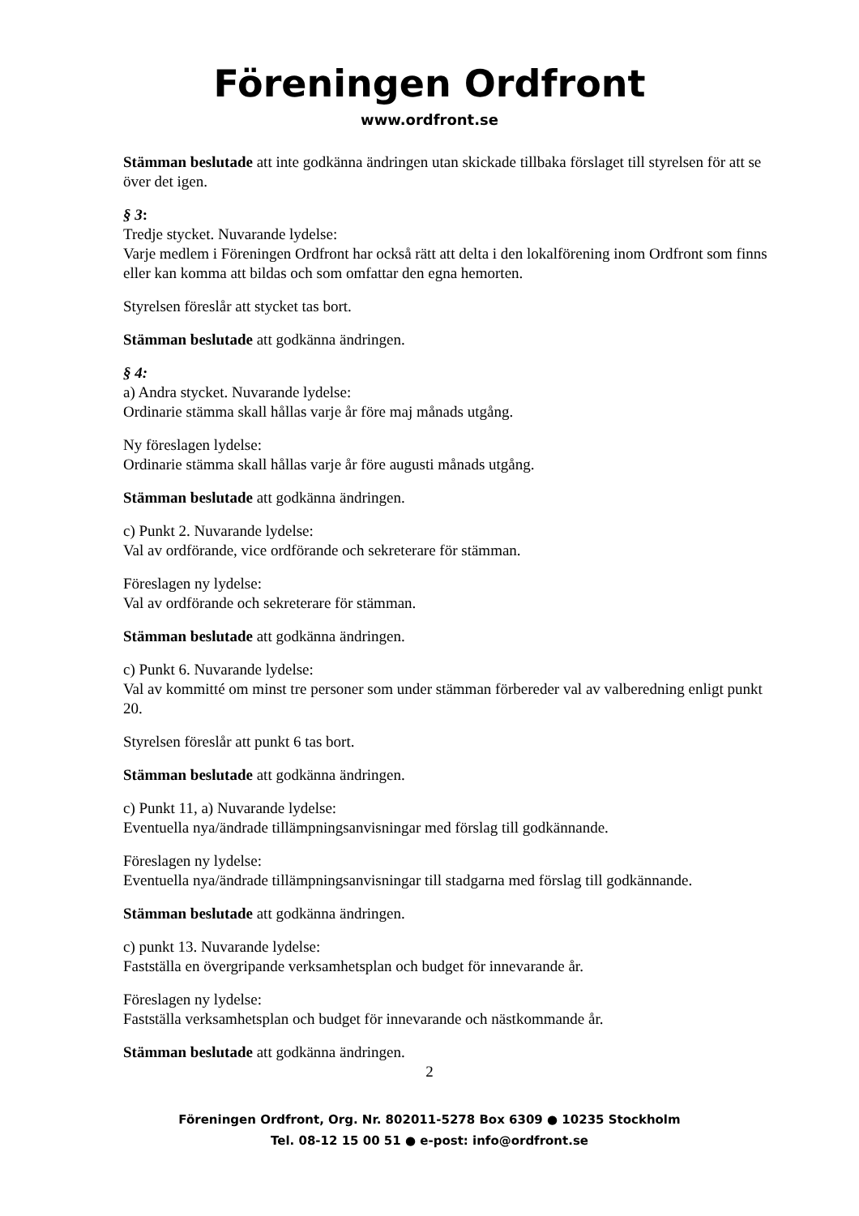Föreningen Ordfront
www.ordfront.se
Stämman beslutade att inte godkänna ändringen utan skickade tillbaka förslaget till styrelsen för att se över det igen.
§ 3:
Tredje stycket. Nuvarande lydelse:
Varje medlem i Föreningen Ordfront har också rätt att delta i den lokalförening inom Ordfront som finns eller kan komma att bildas och som omfattar den egna hemorten.
Styrelsen föreslår att stycket tas bort.
Stämman beslutade att godkänna ändringen.
§ 4:
a) Andra stycket. Nuvarande lydelse:
Ordinarie stämma skall hållas varje år före maj månads utgång.
Ny föreslagen lydelse:
Ordinarie stämma skall hållas varje år före augusti månads utgång.
Stämman beslutade att godkänna ändringen.
c) Punkt 2. Nuvarande lydelse:
Val av ordförande, vice ordförande och sekreterare för stämman.
Föreslagen ny lydelse:
Val av ordförande och sekreterare för stämman.
Stämman beslutade att godkänna ändringen.
c) Punkt 6. Nuvarande lydelse:
Val av kommitté om minst tre personer som under stämman förbereder val av valberedning enligt punkt 20.
Styrelsen föreslår att punkt 6 tas bort.
Stämman beslutade att godkänna ändringen.
c) Punkt 11, a) Nuvarande lydelse:
Eventuella nya/ändrade tillämpningsanvisningar med förslag till godkännande.
Föreslagen ny lydelse:
Eventuella nya/ändrade tillämpningsanvisningar till stadgarna med förslag till godkännande.
Stämman beslutade att godkänna ändringen.
c) punkt 13. Nuvarande lydelse:
Fastställa en övergripande verksamhetsplan och budget för innevarande år.
Föreslagen ny lydelse:
Fastställa verksamhetsplan och budget för innevarande och nästkommande år.
Stämman beslutade att godkänna ändringen.
2
Föreningen Ordfront, Org. Nr. 802011-5278 Box 6309 ● 10235 Stockholm
Tel. 08-12 15 00 51 ● e-post: info@ordfront.se